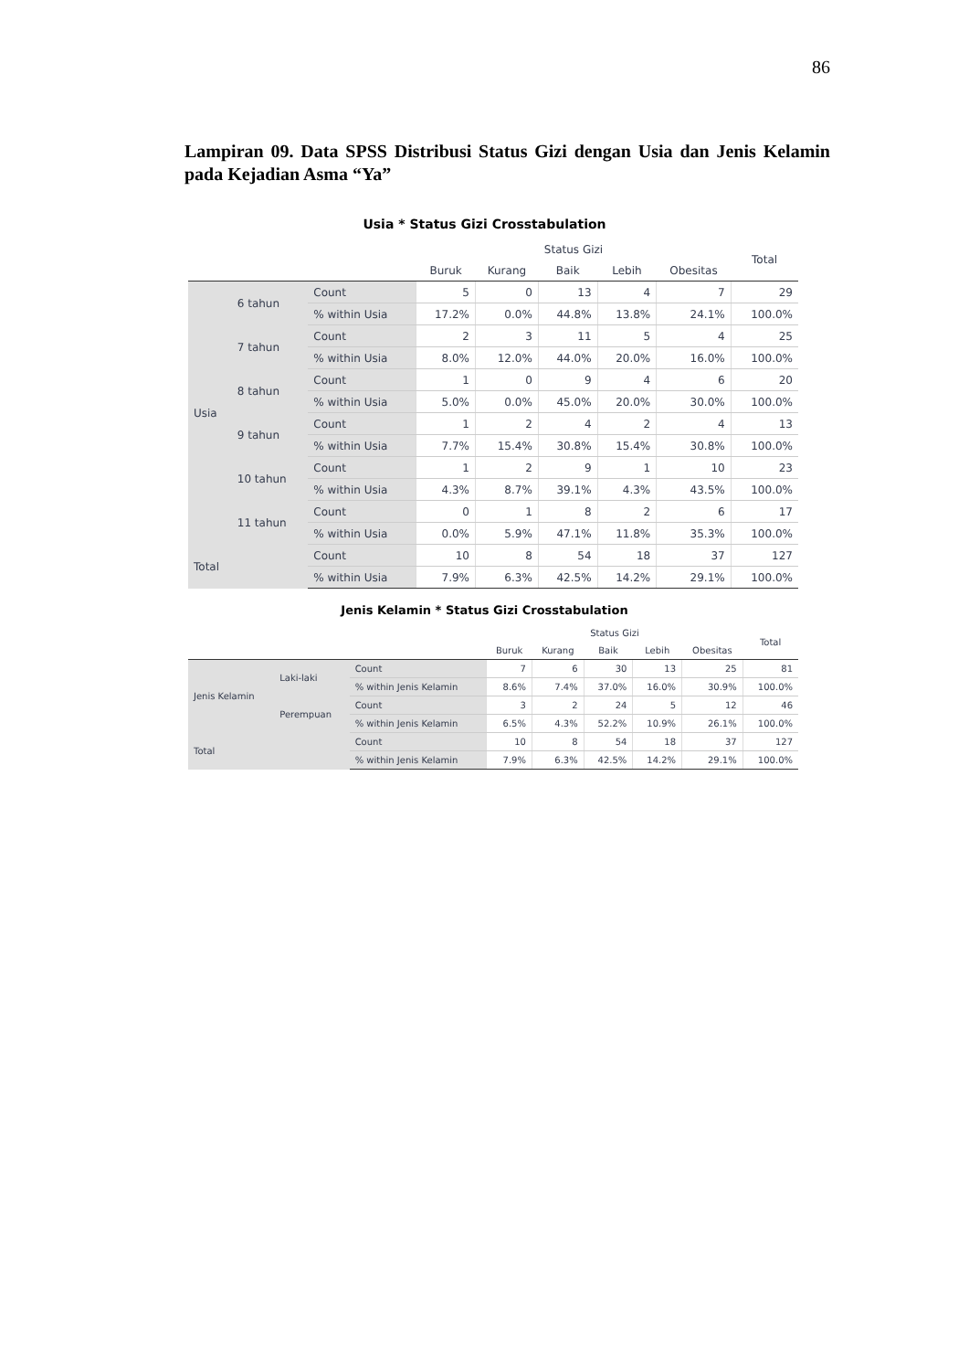86
Lampiran 09. Data SPSS Distribusi Status Gizi dengan Usia dan Jenis Kelamin pada Kejadian Asma “Ya”
Usia * Status Gizi Crosstabulation
| | | | Status Gizi | | | | | Total |
| --- | --- | --- | --- | --- | --- | --- | --- | --- |
| | | | Buruk | Kurang | Baik | Lebih | Obesitas | |
| Usia | 6 tahun | Count | 5 | 0 | 13 | 4 | 7 | 29 |
| | | % within Usia | 17.2% | 0.0% | 44.8% | 13.8% | 24.1% | 100.0% |
| | 7 tahun | Count | 2 | 3 | 11 | 5 | 4 | 25 |
| | | % within Usia | 8.0% | 12.0% | 44.0% | 20.0% | 16.0% | 100.0% |
| | 8 tahun | Count | 1 | 0 | 9 | 4 | 6 | 20 |
| | | % within Usia | 5.0% | 0.0% | 45.0% | 20.0% | 30.0% | 100.0% |
| | 9 tahun | Count | 1 | 2 | 4 | 2 | 4 | 13 |
| | | % within Usia | 7.7% | 15.4% | 30.8% | 15.4% | 30.8% | 100.0% |
| | 10 tahun | Count | 1 | 2 | 9 | 1 | 10 | 23 |
| | | % within Usia | 4.3% | 8.7% | 39.1% | 4.3% | 43.5% | 100.0% |
| | 11 tahun | Count | 0 | 1 | 8 | 2 | 6 | 17 |
| | | % within Usia | 0.0% | 5.9% | 47.1% | 11.8% | 35.3% | 100.0% |
| Total | | Count | 10 | 8 | 54 | 18 | 37 | 127 |
| | | % within Usia | 7.9% | 6.3% | 42.5% | 14.2% | 29.1% | 100.0% |
Jenis Kelamin * Status Gizi Crosstabulation
| | | | Status Gizi | | | | | Total |
| --- | --- | --- | --- | --- | --- | --- | --- | --- |
| | | | Buruk | Kurang | Baik | Lebih | Obesitas | |
| Jenis Kelamin | Laki-laki | Count | 7 | 6 | 30 | 13 | 25 | 81 |
| | | % within Jenis Kelamin | 8.6% | 7.4% | 37.0% | 16.0% | 30.9% | 100.0% |
| | Perempuan | Count | 3 | 2 | 24 | 5 | 12 | 46 |
| | | % within Jenis Kelamin | 6.5% | 4.3% | 52.2% | 10.9% | 26.1% | 100.0% |
| Total | | Count | 10 | 8 | 54 | 18 | 37 | 127 |
| | | % within Jenis Kelamin | 7.9% | 6.3% | 42.5% | 14.2% | 29.1% | 100.0% |